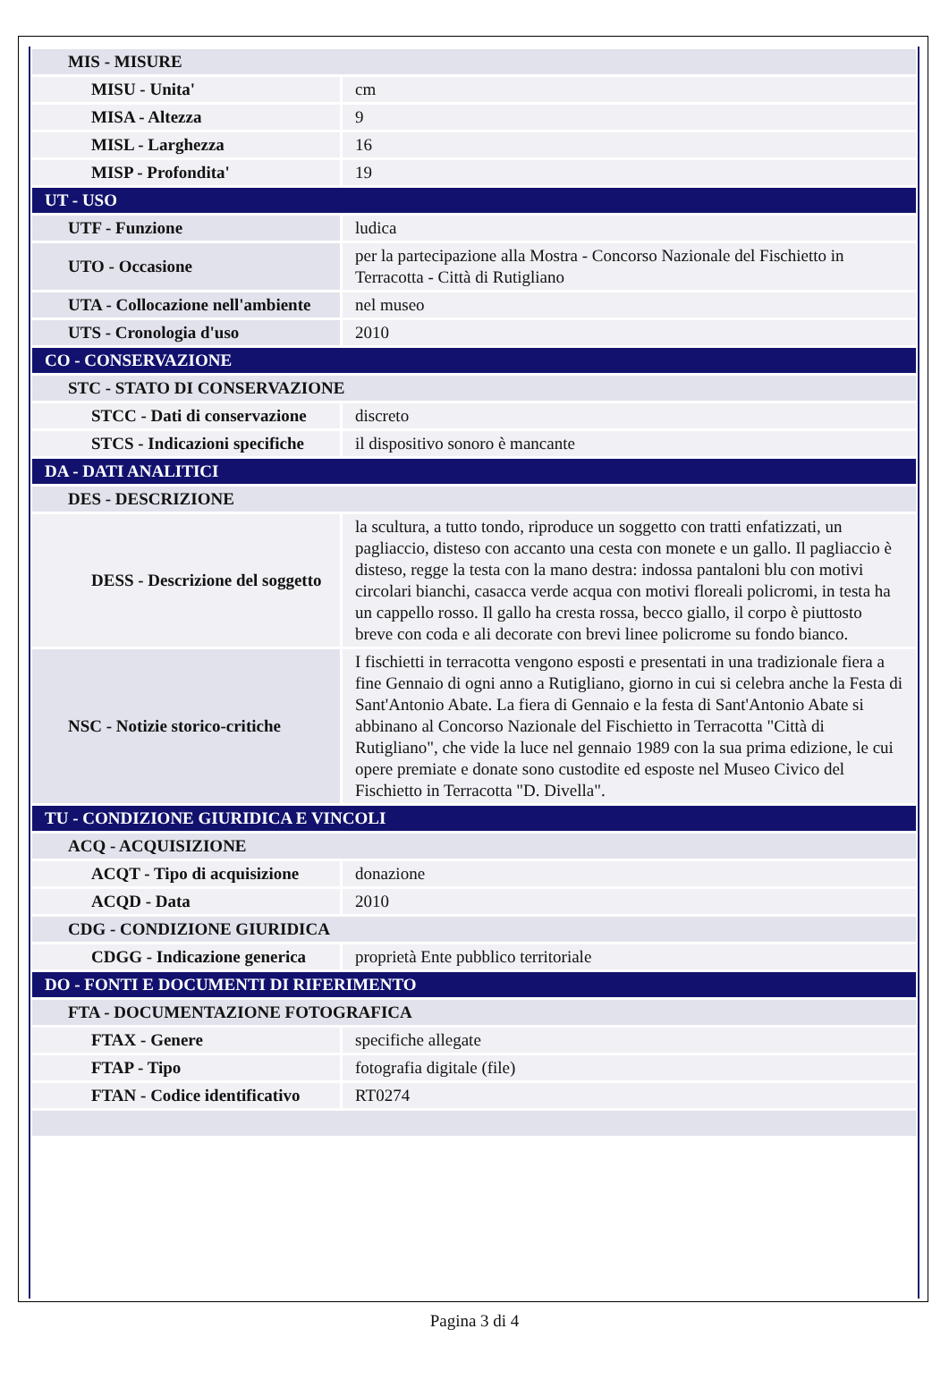| MIS - MISURE | |
| MISU - Unita' | cm |
| MISA - Altezza | 9 |
| MISL - Larghezza | 16 |
| MISP - Profondita' | 19 |
| UT - USO | |
| UTF - Funzione | ludica |
| UTO - Occasione | per la partecipazione alla Mostra - Concorso Nazionale del Fischietto in Terracotta - Città di Rutigliano |
| UTA - Collocazione nell'ambiente | nel museo |
| UTS - Cronologia d'uso | 2010 |
| CO - CONSERVAZIONE | |
| STC - STATO DI CONSERVAZIONE | |
| STCC - Dati di conservazione | discreto |
| STCS - Indicazioni specifiche | il dispositivo sonoro è mancante |
| DA - DATI ANALITICI | |
| DES - DESCRIZIONE | |
| DESS - Descrizione del soggetto | la scultura, a tutto tondo, riproduce un soggetto con tratti enfatizzati, un pagliaccio, disteso con accanto una cesta con monete e un gallo. Il pagliaccio è disteso, regge la testa con la mano destra: indossa pantaloni blu con motivi circolari bianchi, casacca verde acqua con motivi floreali policromi, in testa ha un cappello rosso. Il gallo ha cresta rossa, becco giallo, il corpo è piuttosto breve con coda e ali decorate con brevi linee policrome su fondo bianco. |
| NSC - Notizie storico-critiche | I fischietti in terracotta vengono esposti e presentati in una tradizionale fiera a fine Gennaio di ogni anno a Rutigliano, giorno in cui si celebra anche la Festa di Sant'Antonio Abate. La fiera di Gennaio e la festa di Sant'Antonio Abate si abbinano al Concorso Nazionale del Fischietto in Terracotta "Città di Rutigliano", che vide la luce nel gennaio 1989 con la sua prima edizione, le cui opere premiate e donate sono custodite ed esposte nel Museo Civico del Fischietto in Terracotta "D. Divella". |
| TU - CONDIZIONE GIURIDICA E VINCOLI | |
| ACQ - ACQUISIZIONE | |
| ACQT - Tipo di acquisizione | donazione |
| ACQD - Data | 2010 |
| CDG - CONDIZIONE GIURIDICA | |
| CDGG - Indicazione generica | proprietà Ente pubblico territoriale |
| DO - FONTI E DOCUMENTI DI RIFERIMENTO | |
| FTA - DOCUMENTAZIONE FOTOGRAFICA | |
| FTAX - Genere | specifiche allegate |
| FTAP - Tipo | fotografia digitale (file) |
| FTAN - Codice identificativo | RT0274 |
Pagina 3 di 4